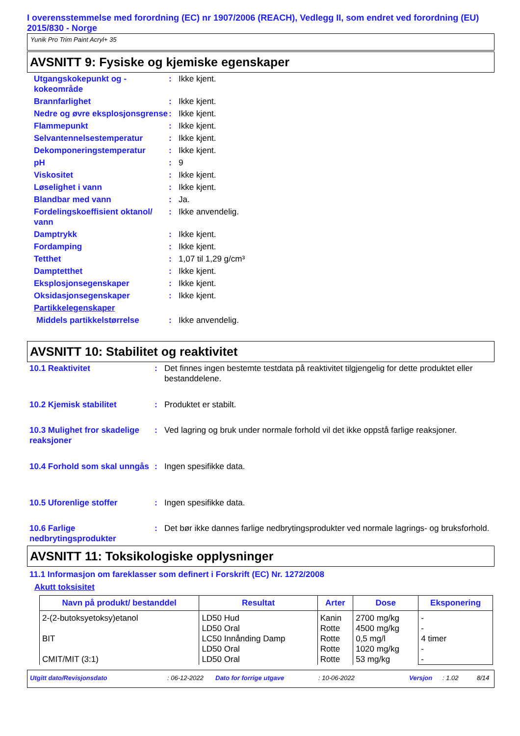I overensstemmelse med forordning (EC) nr 1907/2006 (REACH), Vedlegg II, som endret ved forordning (EU) 2015/830 - Norge
Yunik Pro Trim Paint Acryl+ 35
AVSNITT 9: Fysiske og kjemiske egenskaper
| Utgangskokepunkt og - kokeområde | : | Ikke kjent. |
| Brannfarlighet | : | Ikke kjent. |
| Nedre og øvre eksplosjonsgrense | : | Ikke kjent. |
| Flammepunkt | : | Ikke kjent. |
| Selvantennelsestemperatur | : | Ikke kjent. |
| Dekomponeringstemperatur | : | Ikke kjent. |
| pH | : | 9 |
| Viskositet | : | Ikke kjent. |
| Løselighet i vann | : | Ikke kjent. |
| Blandbar med vann | : | Ja. |
| Fordelingskoeffisient oktanol/ vann | : | Ikke anvendelig. |
| Damptrykk | : | Ikke kjent. |
| Fordamping | : | Ikke kjent. |
| Tetthet | : | 1,07 til 1,29 g/cm³ |
| Damptetthet | : | Ikke kjent. |
| Eksplosjonsegenskaper | : | Ikke kjent. |
| Oksidasjonsegenskaper | : | Ikke kjent. |
| Partikkelegenskaper | | |
| Middels partikkelstørrelse | : | Ikke anvendelig. |
AVSNITT 10: Stabilitet og reaktivitet
| 10.1 Reaktivitet | : | Det finnes ingen bestemte testdata på reaktivitet tilgjengelig for dette produktet eller bestanddelene. |
| 10.2 Kjemisk stabilitet | : | Produktet er stabilt. |
| 10.3 Mulighet fror skadelige reaksjoner | : | Ved lagring og bruk under normale forhold vil det ikke oppstå farlige reaksjoner. |
| 10.4 Forhold som skal unngås | : | Ingen spesifikke data. |
| 10.5 Uforenlige stoffer | : | Ingen spesifikke data. |
| 10.6 Farlige nedbrytingsprodukter | : | Det bør ikke dannes farlige nedbrytingsprodukter ved normale lagrings- og bruksforhold. |
AVSNITT 11: Toksikologiske opplysninger
11.1 Informasjon om fareklasser som definert i Forskrift (EC) Nr. 1272/2008
Akutt toksisitet
| Navn på produkt/ bestanddel | Resultat | Arter | Dose | Eksponering |
| --- | --- | --- | --- | --- |
| 2-(2-butoksyetoksy)etanol BIT CMIT/MIT (3:1) | LD50 Hud LD50 Oral LC50 Innånding Damp LD50 Oral LD50 Oral | Kanin Rotte Rotte Rotte Rotte | 2700 mg/kg 4500 mg/kg 0,5 mg/l 1020 mg/kg 53 mg/kg | - - 4 timer - - |
Utgitt dato/Revisjonsdato: 06-12-2022 Dato for forrige utgave: 10-06-2022 Versjon: 1.02 8/14